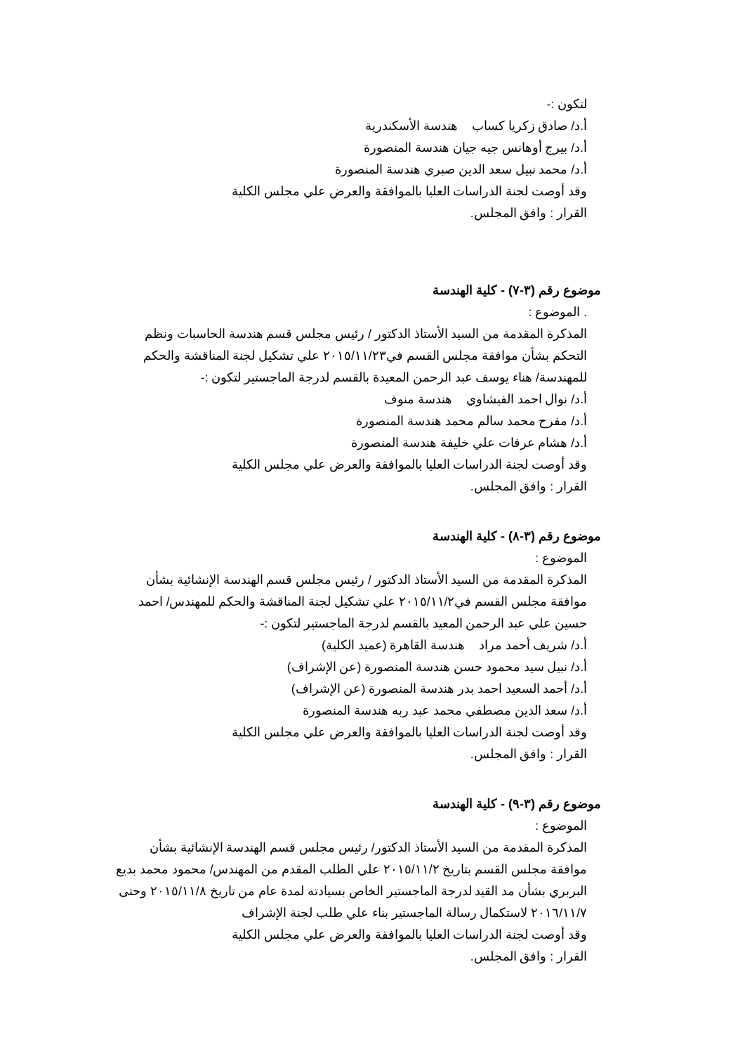لتكون :-
أ.د/ صادق زكريا كساب هندسة الأسكندرية
أ.د/ بيرج أوهانس جيه جيان هندسة المنصورة
أ.د/ محمد نبيل سعد الدين صبري هندسة المنصورة
وقد أوصت لجنة الدراسات العليا بالموافقة والعرض علي مجلس الكلية
القرار : وافق المجلس.
موضوع رقم (٣-٧) - كلية الهندسة
. الموضوع :
المذكرة المقدمة من السيد الأستاذ الدكتور / رئيس مجلس قسم هندسة الحاسبات ونظم التحكم بشأن موافقة مجلس القسم في٢٠١٥/١١/٢٣ علي تشكيل لجنة المناقشة والحكم للمهندسة/ هناء يوسف عبد الرحمن المعيدة بالقسم لدرجة الماجستير لتكون :-
أ.د/ نوال احمد الفيشاوي هندسة منوف
أ.د/ مفرح محمد سالم محمد هندسة المنصورة
أ.د/ هشام عرفات علي خليفة هندسة المنصورة
وقد أوصت لجنة الدراسات العليا بالموافقة والعرض علي مجلس الكلية
القرار : وافق المجلس.
موضوع رقم (٣-٨) - كلية الهندسة
الموضوع :
المذكرة المقدمة من السيد الأستاذ الدكتور / رئيس مجلس قسم الهندسة الإنشائية بشأن موافقة مجلس القسم في٢٠١٥/١١/٢ علي تشكيل لجنة المناقشة والحكم للمهندس/ احمد حسين علي عبد الرحمن المعيد بالقسم لدرجة الماجستير لتكون :-
أ.د/ شريف أحمد مراد هندسة القاهرة (عميد الكلية)
أ.د/ نبيل سيد محمود حسن هندسة المنصورة (عن الإشراف)
أ.د/ أحمد السعيد احمد بدر هندسة المنصورة (عن الإشراف)
أ.د/ سعد الدين مصطفي محمد عبد ربه هندسة المنصورة
وقد أوصت لجنة الدراسات العليا بالموافقة والعرض علي مجلس الكلية
القرار : وافق المجلس.
موضوع رقم (٣-٩) - كلية الهندسة
الموضوع :
المذكرة المقدمة من السيد الأستاذ الدكتور/ رئيس مجلس قسم الهندسة الإنشائية بشأن موافقة مجلس القسم بتاريخ ٢٠١٥/١١/٢ علي الطلب المقدم من المهندس/ محمود محمد بديع البربري بشأن مد القيد لدرجة الماجستير الخاص بسيادته لمدة عام من تاريخ ٢٠١٥/١١/٨ وحتى ٢٠١٦/١١/٧ لاستكمال رسالة الماجستير بناء علي طلب لجنة الإشراف
وقد أوصت لجنة الدراسات العليا بالموافقة والعرض علي مجلس الكلية
القرار : وافق المجلس.